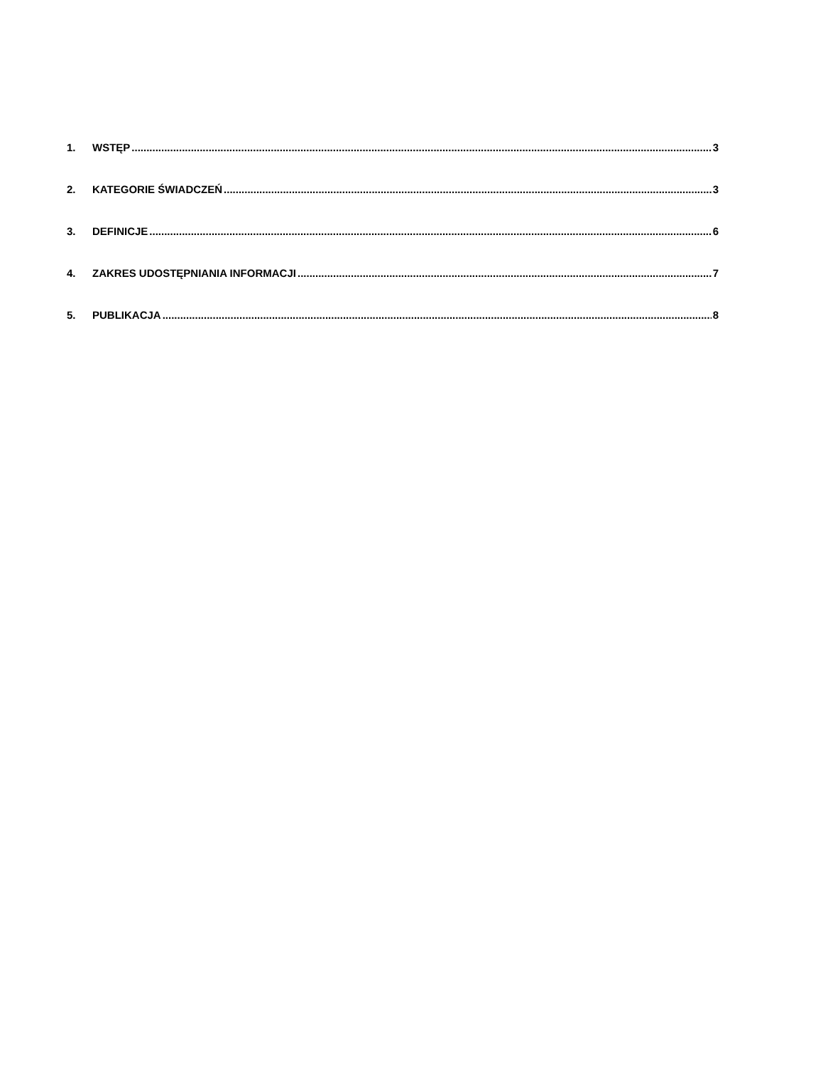1. WSTĘP 3
2. KATEGORIE ŚWIADCZEŃ 3
3. DEFINICJE 6
4. ZAKRES UDOSTĘPNIANIA INFORMACJI 7
5. PUBLIKACJA 8